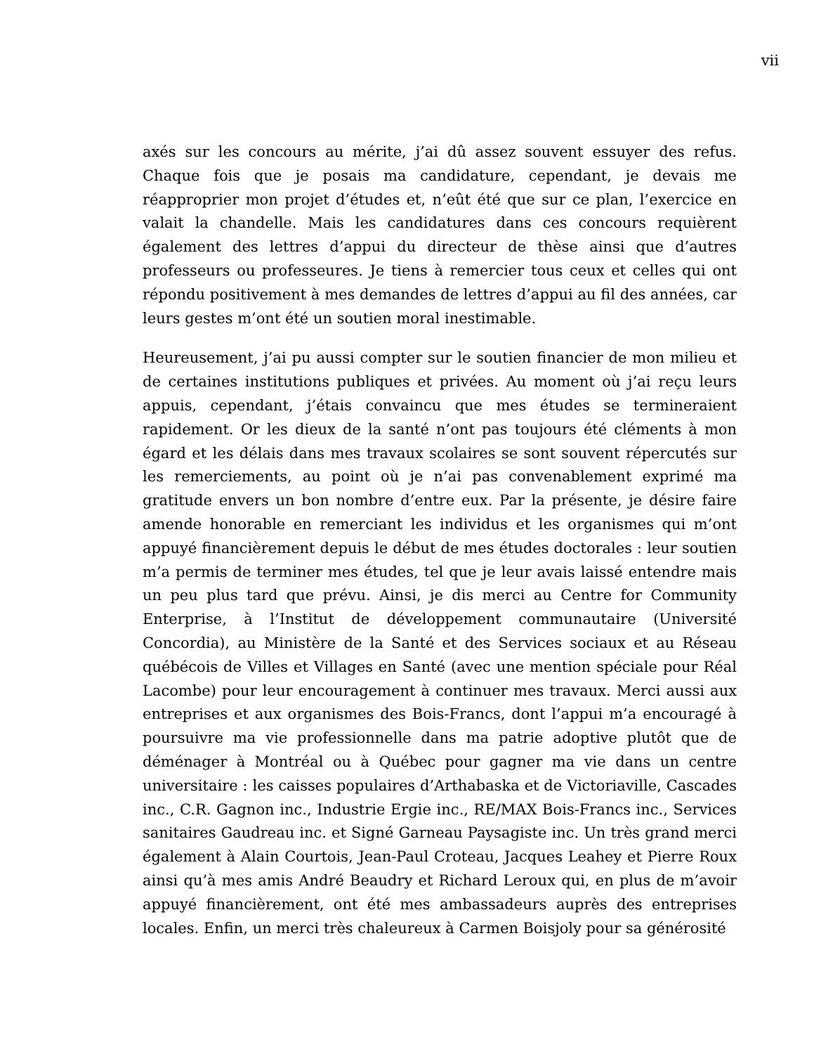vii
axés sur les concours au mérite, j’ai dû assez souvent essuyer des refus. Chaque fois que je posais ma candidature, cependant, je devais me réapproprier mon projet d’études et, n’eût été que sur ce plan, l’exercice en valait la chandelle. Mais les candidatures dans ces concours requièrent également des lettres d’appui du directeur de thèse ainsi que d’autres professeurs ou professeures. Je tiens à remercier tous ceux et celles qui ont répondu positivement à mes demandes de lettres d’appui au fil des années, car leurs gestes m’ont été un soutien moral inestimable.
Heureusement, j’ai pu aussi compter sur le soutien financier de mon milieu et de certaines institutions publiques et privées. Au moment où j’ai reçu leurs appuis, cependant, j’étais convaincu que mes études se termineraient rapidement. Or les dieux de la santé n’ont pas toujours été cléments à mon égard et les délais dans mes travaux scolaires se sont souvent répercutés sur les remerciements, au point où je n’ai pas convenablement exprimé ma gratitude envers un bon nombre d’entre eux. Par la présente, je désire faire amende honorable en remerciant les individus et les organismes qui m’ont appuyé financièrement depuis le début de mes études doctorales : leur soutien m’a permis de terminer mes études, tel que je leur avais laissé entendre mais un peu plus tard que prévu. Ainsi, je dis merci au Centre for Community Enterprise, à l’Institut de développement communautaire (Université Concordia), au Ministère de la Santé et des Services sociaux et au Réseau québécois de Villes et Villages en Santé (avec une mention spéciale pour Réal Lacombe) pour leur encouragement à continuer mes travaux. Merci aussi aux entreprises et aux organismes des Bois-Francs, dont l’appui m’a encouragé à poursuivre ma vie professionnelle dans ma patrie adoptive plutôt que de déménager à Montréal ou à Québec pour gagner ma vie dans un centre universitaire : les caisses populaires d’Arthabaska et de Victoriaville, Cascades inc., C.R. Gagnon inc., Industrie Ergie inc., RE/MAX Bois-Francs inc., Services sanitaires Gaudreau inc. et Signé Garneau Paysagiste inc. Un très grand merci également à Alain Courtois, Jean-Paul Croteau, Jacques Leahey et Pierre Roux ainsi qu’à mes amis André Beaudry et Richard Leroux qui, en plus de m’avoir appuyé financièrement, ont été mes ambassadeurs auprès des entreprises locales. Enfin, un merci très chaleureux à Carmen Boisjoly pour sa générosité